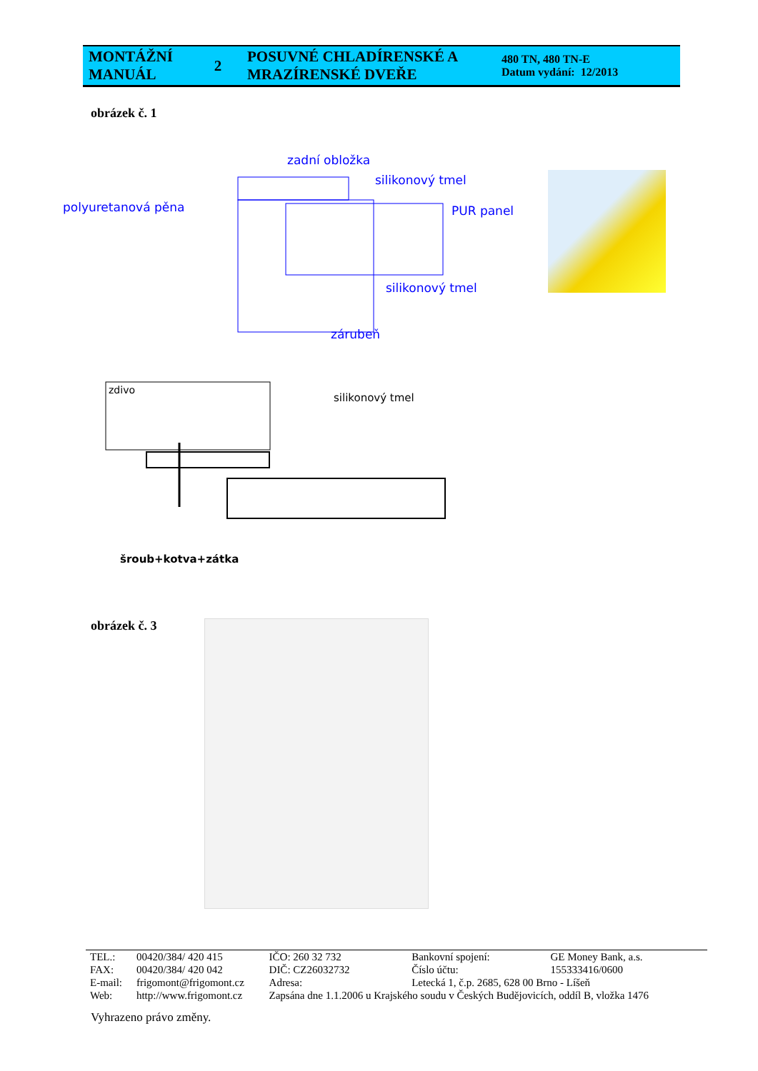| MONTÁŽNÍ MANUÁL | 2 | POSUVNÉ CHLADÍRENSKÉ A MRAZÍRENSKÉ DVEŘE | 480 TN, 480 TN-E Datum vydání: 12/2013 |
obrázek č. 1
zadní obložka
silikonový tmel
polyuretanová pěna PUR panel
silikonový tmel
zárubeň
zdivo
silikonový tmel
šroub+kotva+zátka
obrázek č. 3
| TEL.: | 00420/384/ 420 415 | IČO: 260 32 732 | Bankovní spojení: | GE Money Bank, a.s. |
| FAX: | 00420/384/ 420 042 | DIČ: CZ26032732 | Číslo účtu: | 155333416/0600 |
| E-mail: | frigomont@frigomont.cz | Adresa: | Letecká 1, č.p. 2685, 628 00 Brno - Líšeň | |
| Web: | http://www.frigomont.cz | Zapsána dne 1.1.2006 u Krajského soudu v Českých Budějovicích, oddíl B, vložka 1476 | | |
Vyhrazeno právo změny.